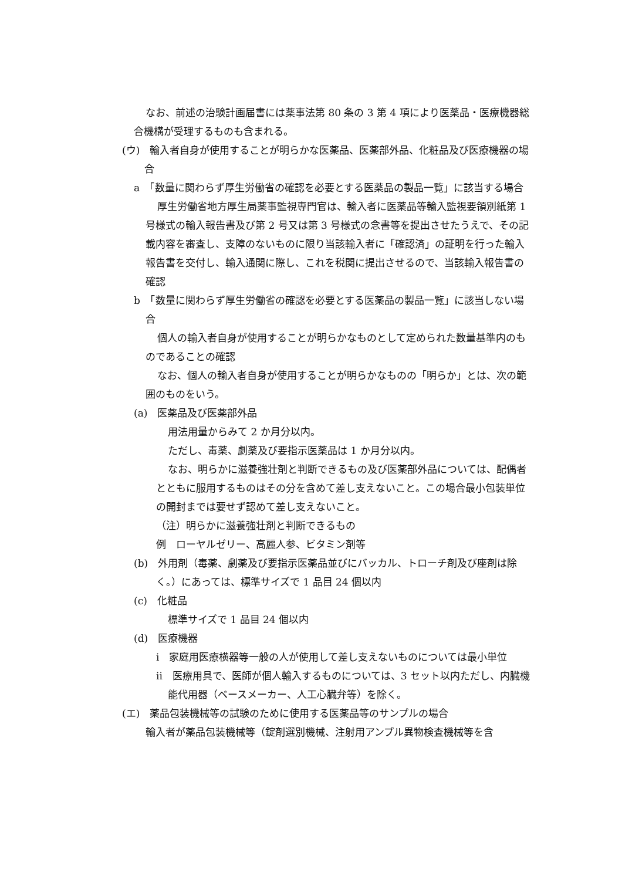なお、前述の治験計画届書には薬事法第 80 条の 3 第 4 項により医薬品・医療機器総合機構が受理するものも含まれる。
(ウ)　輸入者自身が使用することが明らかな医薬品、医薬部外品、化粧品及び医療機器の場合
a　「数量に関わらず厚生労働省の確認を必要とする医薬品の製品一覧」に該当する場合
厚生労働省地方厚生局薬事監視専門官は、輸入者に医薬品等輸入監視要領別紙第 1 号様式の輸入報告書及び第 2 号又は第 3 号様式の念書等を提出させたうえで、その記載内容を審査し、支障のないものに限り当該輸入者に「確認済」の証明を行った輸入報告書を交付し、輸入通関に際し、これを税関に提出させるので、当該輸入報告書の確認
b　「数量に関わらず厚生労働省の確認を必要とする医薬品の製品一覧」に該当しない場合
個人の輸入者自身が使用することが明らかなものとして定められた数量基準内のものであることの確認
なお、個人の輸入者自身が使用することが明らかなものの「明らか」とは、次の範囲のものをいう。
(a)　医薬品及び医薬部外品
用法用量からみて 2 か月分以内。
ただし、毒薬、劇薬及び要指示医薬品は 1 か月分以内。
なお、明らかに滋養強壮剤と判断できるもの及び医薬部外品については、配偶者とともに服用するものはその分を含めて差し支えないこと。この場合最小包装単位の開封までは要せず認めて差し支えないこと。
（注）明らかに滋養強壮剤と判断できるもの
例　ローヤルゼリー、高麗人参、ビタミン剤等
(b)　外用剤（毒薬、劇薬及び要指示医薬品並びにバッカル、トローチ剤及び座剤は除く。）にあっては、標準サイズで 1 品目 24 個以内
(c)　化粧品
標準サイズで 1 品目 24 個以内
(d)　医療機器
i　家庭用医療横器等一般の人が使用して差し支えないものについては最小単位
ii　医療用具で、医師が個人輸入するものについては、3 セット以内ただし、内臓機能代用器（ベースメーカー、人工心臓弁等）を除く。
(エ)　薬品包装機械等の試験のために使用する医薬品等のサンプルの場合
輸入者が薬品包装機械等（錠剤選別機械、注射用アンプル異物検査機械等を含